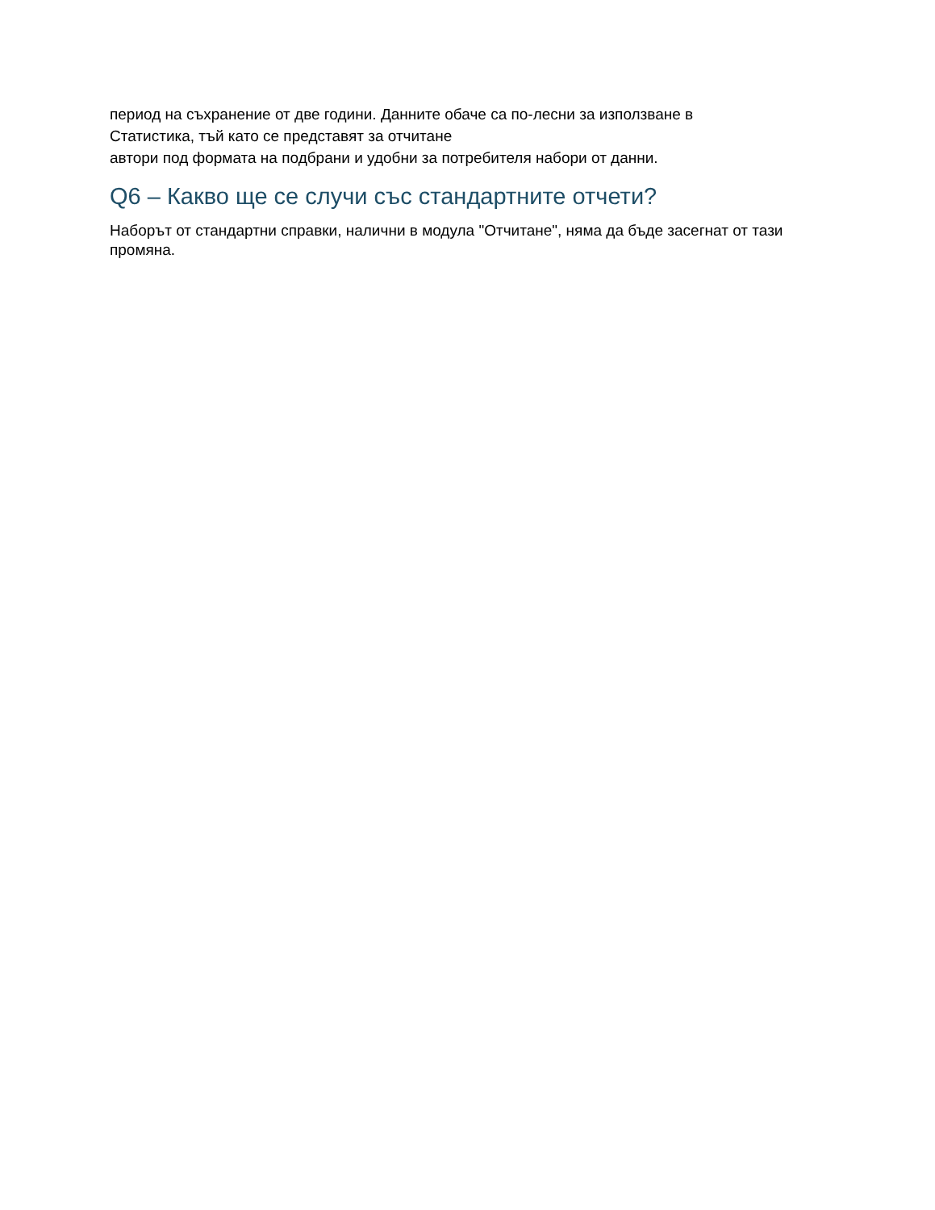период на съхранение от две години. Данните обаче са по-лесни за използване в
Статистика, тъй като се представят за отчитане
автори под формата на подбрани и удобни за потребителя набори от данни.
Q6 – Какво ще се случи със стандартните отчети?
Наборът от стандартни справки, налични в модула "Отчитане", няма да бъде засегнат от тази промяна.